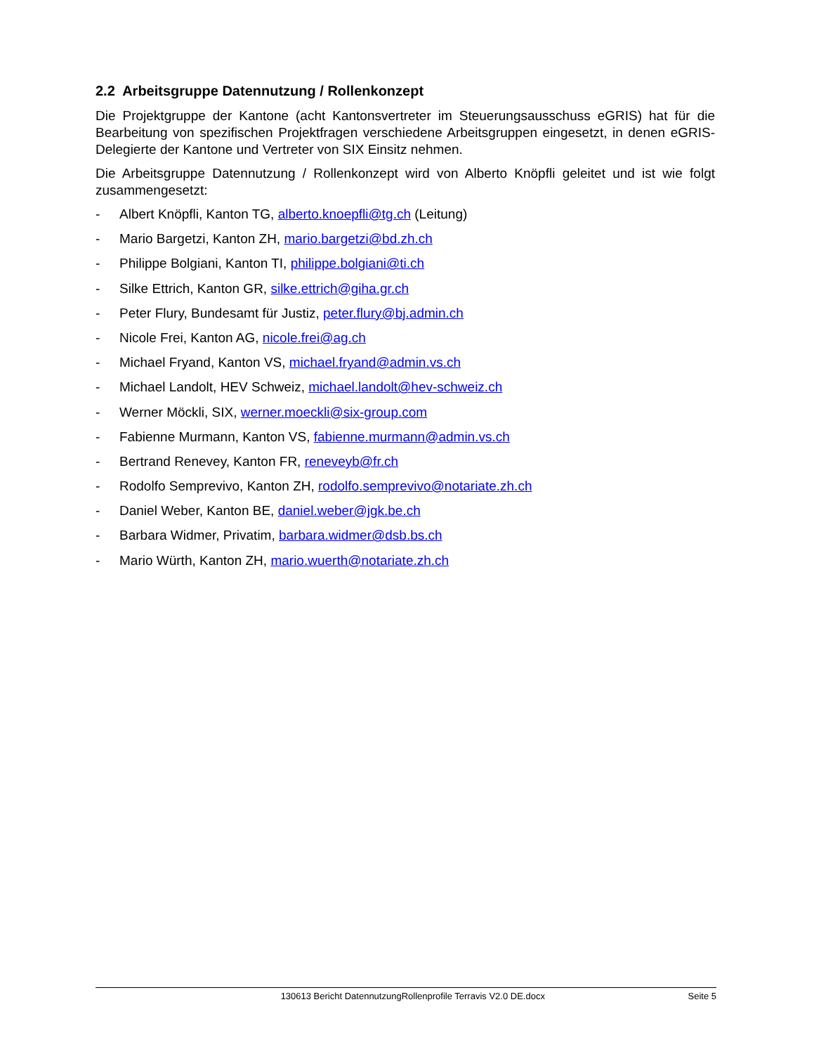2.2 Arbeitsgruppe Datennutzung / Rollenkonzept
Die Projektgruppe der Kantone (acht Kantonsvertreter im Steuerungsausschuss eGRIS) hat für die Bearbeitung von spezifischen Projektfragen verschiedene Arbeitsgruppen eingesetzt, in denen eGRIS-Delegierte der Kantone und Vertreter von SIX Einsitz nehmen.
Die Arbeitsgruppe Datennutzung / Rollenkonzept wird von Alberto Knöpfli geleitet und ist wie folgt zusammengesetzt:
- Albert Knöpfli, Kanton TG, alberto.knoepfli@tg.ch (Leitung)
- Mario Bargetzi, Kanton ZH, mario.bargetzi@bd.zh.ch
- Philippe Bolgiani, Kanton TI, philippe.bolgiani@ti.ch
- Silke Ettrich, Kanton GR, silke.ettrich@giha.gr.ch
- Peter Flury, Bundesamt für Justiz, peter.flury@bj.admin.ch
- Nicole Frei, Kanton AG, nicole.frei@ag.ch
- Michael Fryand, Kanton VS, michael.fryand@admin.vs.ch
- Michael Landolt, HEV Schweiz, michael.landolt@hev-schweiz.ch
- Werner Möckli, SIX, werner.moeckli@six-group.com
- Fabienne Murmann, Kanton VS, fabienne.murmann@admin.vs.ch
- Bertrand Renevey, Kanton FR, reneveyb@fr.ch
- Rodolfo Semprevivo, Kanton ZH, rodolfo.semprevivo@notariate.zh.ch
- Daniel Weber, Kanton BE, daniel.weber@jgk.be.ch
- Barbara Widmer, Privatim, barbara.widmer@dsb.bs.ch
- Mario Würth, Kanton ZH, mario.wuerth@notariate.zh.ch
130613 Bericht DatennutzungRollenprofile Terravis V2.0 DE.docx Seite 5